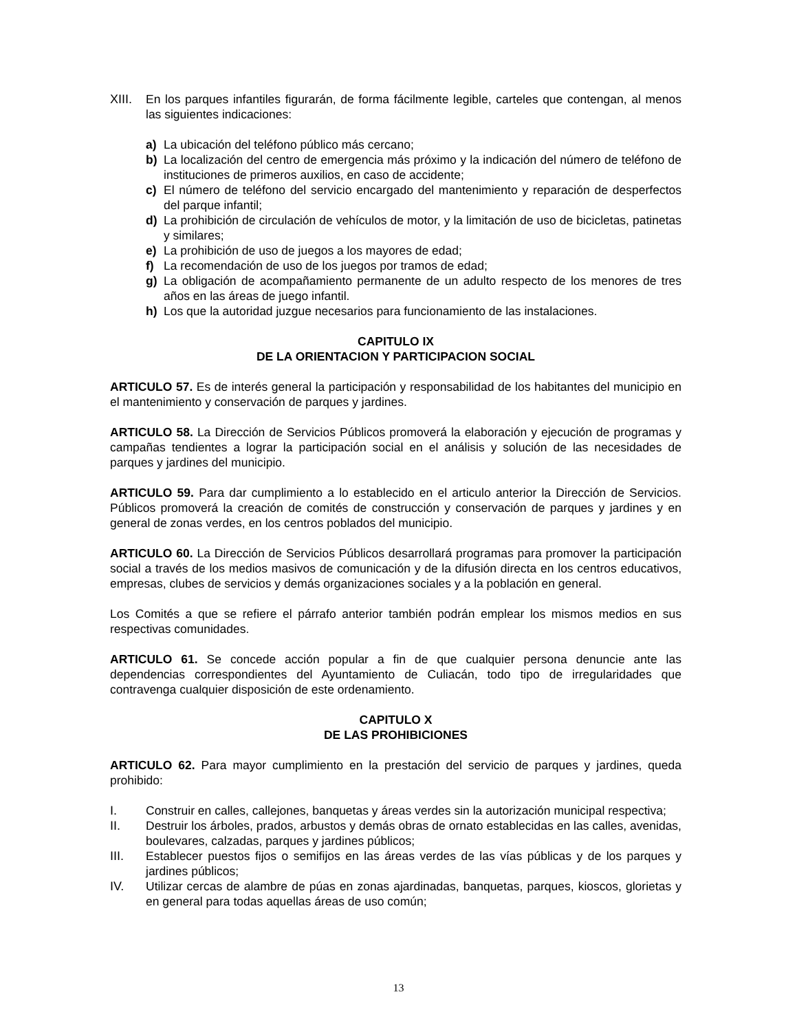XIII. En los parques infantiles figurarán, de forma fácilmente legible, carteles que contengan, al menos las siguientes indicaciones:
a) La ubicación del teléfono público más cercano;
b) La localización del centro de emergencia más próximo y la indicación del número de teléfono de instituciones de primeros auxilios, en caso de accidente;
c) El número de teléfono del servicio encargado del mantenimiento y reparación de desperfectos del parque infantil;
d) La prohibición de circulación de vehículos de motor, y la limitación de uso de bicicletas, patinetas y similares;
e) La prohibición de uso de juegos a los mayores de edad;
f) La recomendación de uso de los juegos por tramos de edad;
g) La obligación de acompañamiento permanente de un adulto respecto de los menores de tres años en las áreas de juego infantil.
h) Los que la autoridad juzgue necesarios para funcionamiento de las instalaciones.
CAPITULO IX
DE LA ORIENTACION Y PARTICIPACION SOCIAL
ARTICULO 57. Es de interés general la participación y responsabilidad de los habitantes del municipio en el mantenimiento y conservación de parques y jardines.
ARTICULO 58. La Dirección de Servicios Públicos promoverá la elaboración y ejecución de programas y campañas tendientes a lograr la participación social en el análisis y solución de las necesidades de parques y jardines del municipio.
ARTICULO 59. Para dar cumplimiento a lo establecido en el articulo anterior la Dirección de Servicios. Públicos promoverá la creación de comités de construcción y conservación de parques y jardines y en general de zonas verdes, en los centros poblados del municipio.
ARTICULO 60. La Dirección de Servicios Públicos desarrollará programas para promover la participación social a través de los medios masivos de comunicación y de la difusión directa en los centros educativos, empresas, clubes de servicios y demás organizaciones sociales y a la población en general.
Los Comités a que se refiere el párrafo anterior también podrán emplear los mismos medios en sus respectivas comunidades.
ARTICULO 61. Se concede acción popular a fin de que cualquier persona denuncie ante las dependencias correspondientes del Ayuntamiento de Culiacán, todo tipo de irregularidades que contravenga cualquier disposición de este ordenamiento.
CAPITULO X
DE LAS PROHIBICIONES
ARTICULO 62. Para mayor cumplimiento en la prestación del servicio de parques y jardines, queda prohibido:
I. Construir en calles, callejones, banquetas y áreas verdes sin la autorización municipal respectiva;
II. Destruir los árboles, prados, arbustos y demás obras de ornato establecidas en las calles, avenidas, boulevares, calzadas, parques y jardines públicos;
III. Establecer puestos fijos o semifijos en las áreas verdes de las vías públicas y de los parques y jardines públicos;
IV. Utilizar cercas de alambre de púas en zonas ajardinadas, banquetas, parques, kioscos, glorietas y en general para todas aquellas áreas de uso común;
13